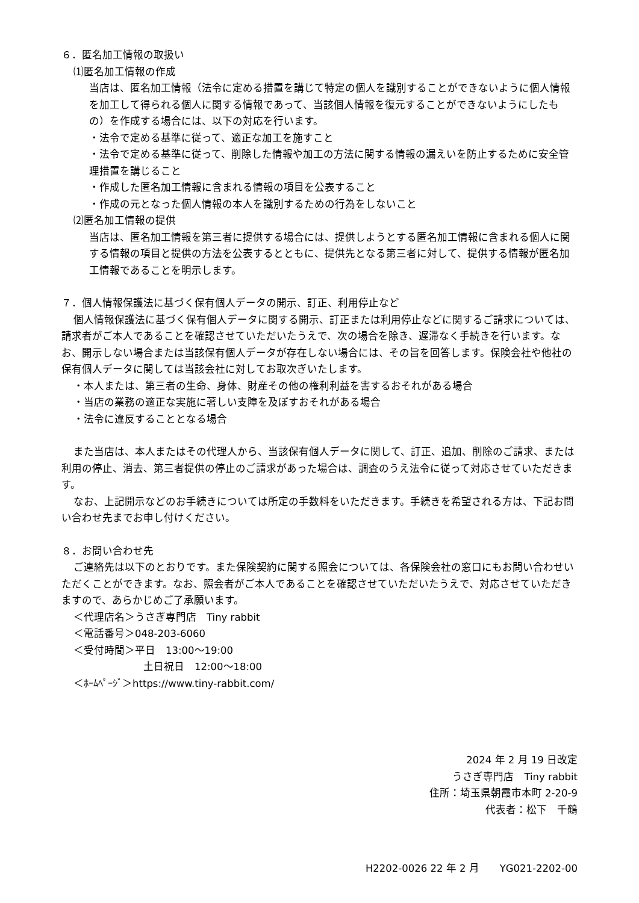６．匿名加工情報の取扱い
⑴匿名加工情報の作成
当店は、匿名加工情報（法令に定める措置を講じて特定の個人を識別することができないように個人情報を加工して得られる個人に関する情報であって、当該個人情報を復元することができないようにしたもの）を作成する場合には、以下の対応を行います。
・法令で定める基準に従って、適正な加工を施すこと
・法令で定める基準に従って、削除した情報や加工の方法に関する情報の漏えいを防止するために安全管理措置を講じること
・作成した匿名加工情報に含まれる情報の項目を公表すること
・作成の元となった個人情報の本人を識別するための行為をしないこと
⑵匿名加工情報の提供
当店は、匿名加工情報を第三者に提供する場合には、提供しようとする匿名加工情報に含まれる個人に関する情報の項目と提供の方法を公表するとともに、提供先となる第三者に対して、提供する情報が匿名加工情報であることを明示します。
７．個人情報保護法に基づく保有個人データの開示、訂正、利用停止など
個人情報保護法に基づく保有個人データに関する開示、訂正または利用停止などに関するご請求については、請求者がご本人であることを確認させていただいたうえで、次の場合を除き、遅滞なく手続きを行います。なお、開示しない場合または当該保有個人データが存在しない場合には、その旨を回答します。保険会社や他社の保有個人データに関しては当該会社に対してお取次ぎいたします。
・本人または、第三者の生命、身体、財産その他の権利利益を害するおそれがある場合
・当店の業務の適正な実施に著しい支障を及ぼすおそれがある場合
・法令に違反することとなる場合
また当店は、本人またはその代理人から、当該保有個人データに関して、訂正、追加、削除のご請求、または利用の停止、消去、第三者提供の停止のご請求があった場合は、調査のうえ法令に従って対応させていただきます。
なお、上記開示などのお手続きについては所定の手数料をいただきます。手続きを希望される方は、下記お問い合わせ先までお申し付けください。
８．お問い合わせ先
ご連絡先は以下のとおりです。また保険契約に関する照会については、各保険会社の窓口にもお問い合わせいただくことができます。なお、照会者がご本人であることを確認させていただいたうえで、対応させていただきますので、あらかじめご了承願います。
＜代理店名＞うさぎ専門店　Tiny rabbit
＜電話番号＞048-203-6060
＜受付時間＞平日　13:00～19:00
土日祝日　12:00～18:00
＜ﾎｰﾑﾍﾟｰｼﾞ＞https://www.tiny-rabbit.com/
2024 年 2 月 19 日改定
うさぎ専門店　Tiny rabbit
住所：埼玉県朝霞市本町 2-20-9
代表者：松下　千鶴
H2202-0026 22 年 2 月　　YG021-2202-00